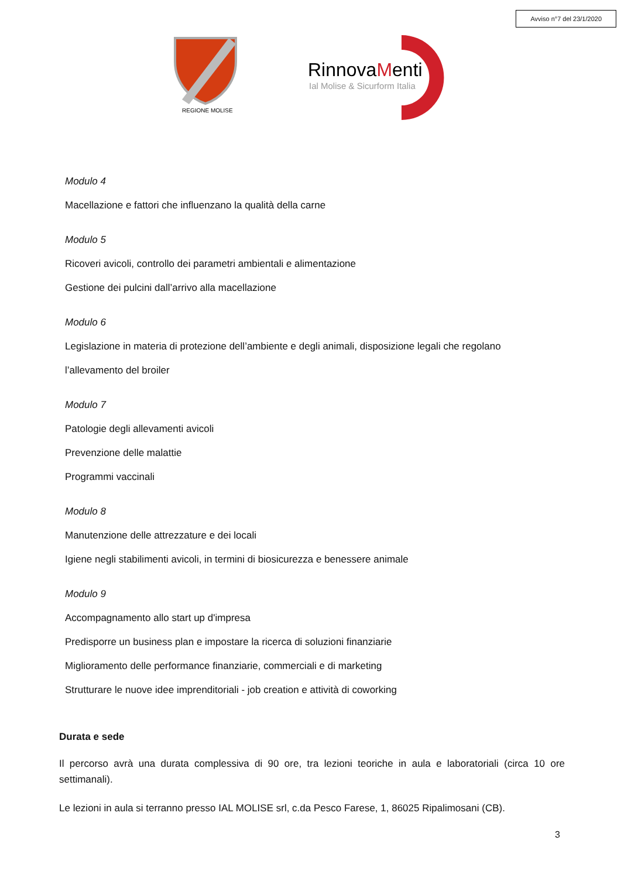Avviso n°7 del 23/1/2020
REGIONE MOLISE
RinnovaMenti
Ial Molise & Sicurform Italia
Modulo 4
Macellazione e fattori che influenzano la qualità della carne
Modulo 5
Ricoveri avicoli, controllo dei parametri ambientali e alimentazione
Gestione dei pulcini dall’arrivo alla macellazione
Modulo 6
Legislazione in materia di protezione dell’ambiente e degli animali, disposizione legali che regolano
l’allevamento del broiler
Modulo 7
Patologie degli allevamenti avicoli
Prevenzione delle malattie
Programmi vaccinali
Modulo 8
Manutenzione delle attrezzature e dei locali
Igiene negli stabilimenti avicoli, in termini di biosicurezza e benessere animale
Modulo 9
Accompagnamento allo start up d'impresa
Predisporre un business plan e impostare la ricerca di soluzioni finanziarie
Miglioramento delle performance finanziarie, commerciali e di marketing
Strutturare le nuove idee imprenditoriali - job creation e attività di coworking
Durata e sede
Il percorso avrà una durata complessiva di 90 ore, tra lezioni teoriche in aula e laboratoriali (circa 10 ore settimanali).
Le lezioni in aula si terranno presso IAL MOLISE srl, c.da Pesco Farese, 1, 86025 Ripalimosani (CB).
3